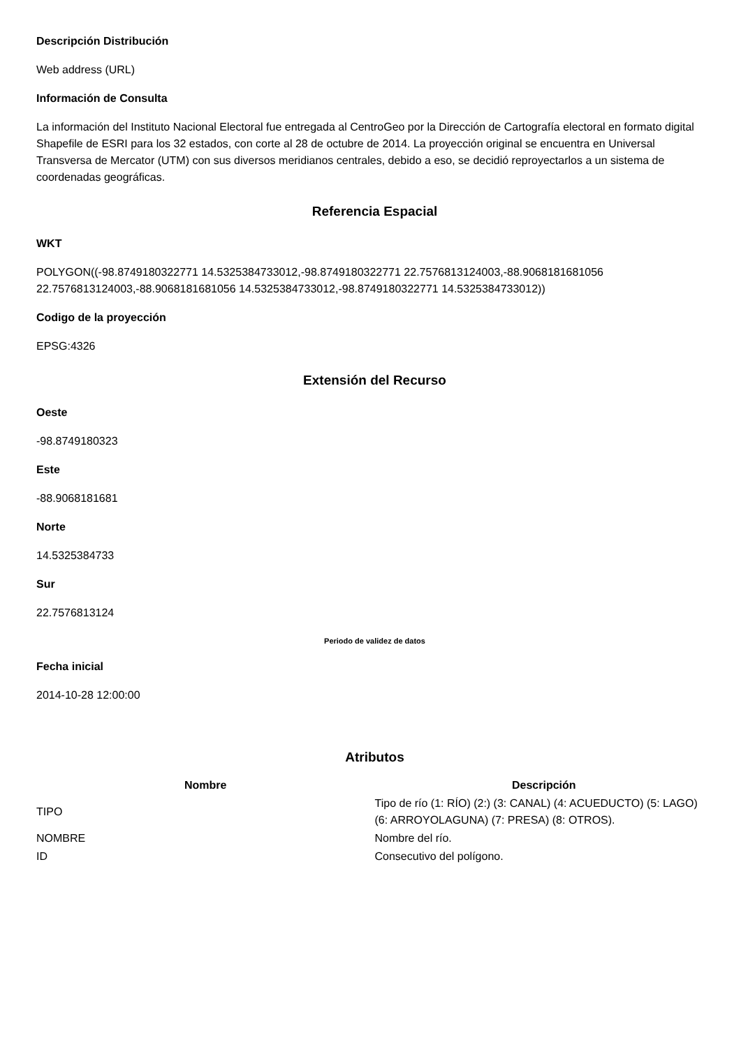Descripción Distribución
Web address (URL)
Información de Consulta
La información del Instituto Nacional Electoral fue entregada al CentroGeo por la Dirección de Cartografía electoral en formato digital Shapefile de ESRI para los 32 estados, con corte al 28 de octubre de 2014. La proyección original se encuentra en Universal Transversa de Mercator (UTM) con sus diversos meridianos centrales, debido a eso, se decidió reproyectarlos a un sistema de coordenadas geográficas.
Referencia Espacial
WKT
POLYGON((-98.8749180322771 14.5325384733012,-98.8749180322771 22.7576813124003,-88.9068181681056 22.7576813124003,-88.9068181681056 14.5325384733012,-98.8749180322771 14.5325384733012))
Codigo de la proyección
EPSG:4326
Extensión del Recurso
Oeste
-98.8749180323
Este
-88.9068181681
Norte
14.5325384733
Sur
22.7576813124
Periodo de validez de datos
Fecha inicial
2014-10-28 12:00:00
Atributos
| Nombre | Descripción |
| --- | --- |
| TIPO | Tipo de río (1: RÍO) (2:) (3: CANAL) (4: ACUEDUCTO) (5: LAGO) (6: ARROYOLAGUNA) (7: PRESA) (8: OTROS). |
| NOMBRE | Nombre del río. |
| ID | Consecutivo del polígono. |